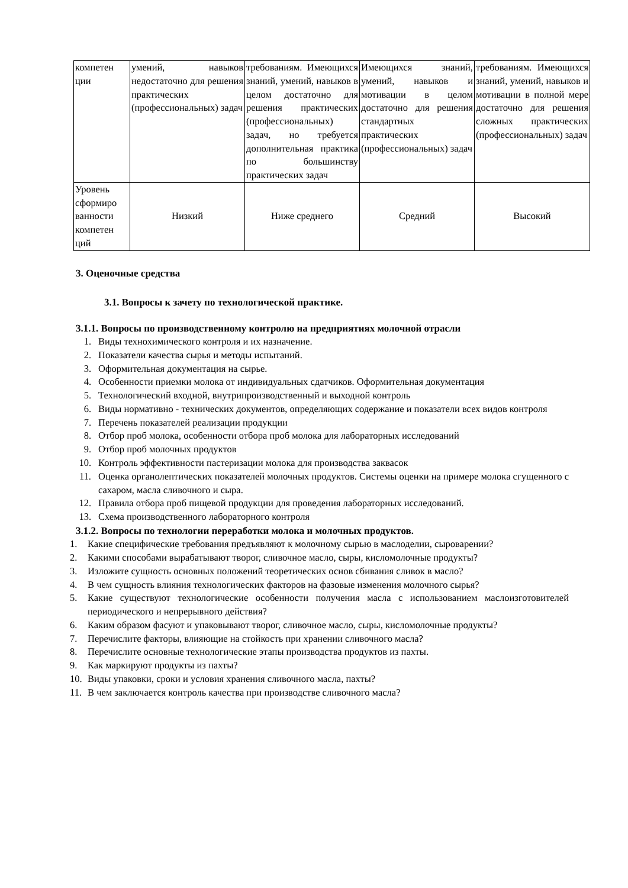| компетен ции | умений, навыков недостаточно для решения практических (профессиональных) задач | требованиям. Имеющихся знаний, умений, навыков в целом достаточно для решения практических (профессиональных) задач, но требуется дополнительная практика по большинству практических задач | Имеющихся знаний, умений, навыков и мотивации в целом достаточно для решения стандартных практических (профессиональных) задач | требованиям. Имеющихся знаний, умений, навыков и мотивации в полной мере достаточно для решения сложных практических (профессиональных) задач |
| Уровень сформиро ванности компетен ций | Низкий | Ниже среднего | Средний | Высокий |
3. Оценочные средства
3.1. Вопросы к зачету по технологической практике.
3.1.1. Вопросы по производственному контролю на предприятиях молочной отрасли
1. Виды технохимического контроля и их назначение.
2. Показатели качества сырья и методы испытаний.
3. Оформительная документация на сырье.
4. Особенности приемки молока от индивидуальных сдатчиков. Оформительная документация
5. Технологический входной, внутрипроизводственный и выходной контроль
6. Виды нормативно - технических документов, определяющих содержание и показатели всех видов контроля
7. Перечень показателей реализации продукции
8. Отбор проб молока, особенности отбора проб молока для лабораторных исследований
9. Отбор проб молочных продуктов
10. Контроль эффективности пастеризации молока для производства заквасок
11. Оценка органолептических показателей молочных продуктов. Системы оценки на примере молока сгущенного с сахаром, масла сливочного и сыра.
12. Правила отбора проб пищевой продукции для проведения лабораторных исследований.
13. Схема производственного лабораторного контроля
3.1.2. Вопросы по технологии переработки молока и молочных продуктов.
1. Какие специфические требования предъявляют к молочному сырью в маслоделии, сыроварении?
2. Какими способами вырабатывают творог, сливочное масло, сыры, кисломолочные продукты?
3. Изложите сущность основных положений теоретических основ сбивания сливок в масло?
4. В чем сущность влияния технологических факторов на фазовые изменения молочного сырья?
5. Какие существуют технологические особенности получения масла с использованием маслоизготовителей периодического и непрерывного действия?
6. Каким образом фасуют и упаковывают творог, сливочное масло, сыры, кисломолочные продукты?
7. Перечислите факторы, влияющие на стойкость при хранении сливочного масла?
8. Перечислите основные технологические этапы производства продуктов из пахты.
9. Как маркируют продукты из пахты?
10. Виды упаковки, сроки и условия хранения сливочного масла, пахты?
11. В чем заключается контроль качества при производстве сливочного масла?